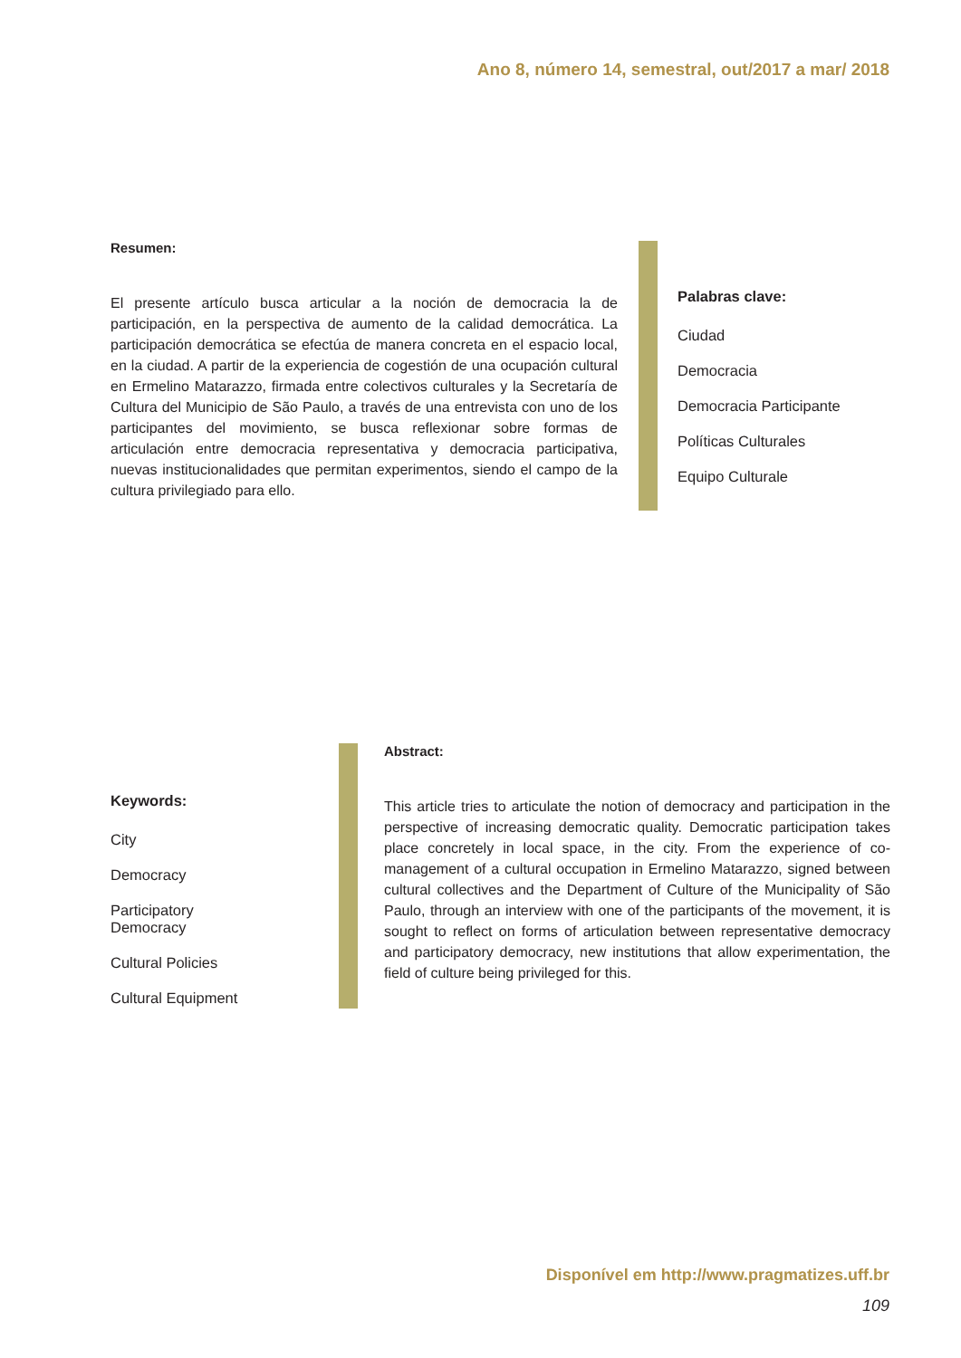Ano 8, número 14, semestral, out/2017 a mar/ 2018
Resumen:
El presente artículo busca articular a la noción de democracia la de participación, en la perspectiva de aumento de la calidad democrática. La participación democrática se efectúa de manera concreta en el espacio local, en la ciudad. A partir de la experiencia de cogestión de una ocupación cultural en Ermelino Matarazzo, firmada entre colectivos culturales y la Secretaría de Cultura del Municipio de São Paulo, a través de una entrevista con uno de los participantes del movimiento, se busca reflexionar sobre formas de articulación entre democracia representativa y democracia participativa, nuevas institucionalidades que permitan experimentos, siendo el campo de la cultura privilegiado para ello.
Palabras clave:
Ciudad
Democracia
Democracia Participante
Políticas Culturales
Equipo Culturale
Keywords:
City
Democracy
Participatory
Democracy
Cultural Policies
Cultural Equipment
Abstract:
This article tries to articulate the notion of democracy and participation in the perspective of increasing democratic quality. Democratic participation takes place concretely in local space, in the city. From the experience of co-management of a cultural occupation in Ermelino Matarazzo, signed between cultural collectives and the Department of Culture of the Municipality of São Paulo, through an interview with one of the participants of the movement, it is sought to reflect on forms of articulation between representative democracy and participatory democracy, new institutions that allow experimentation, the field of culture being privileged for this.
Disponível em http://www.pragmatizes.uff.br
109